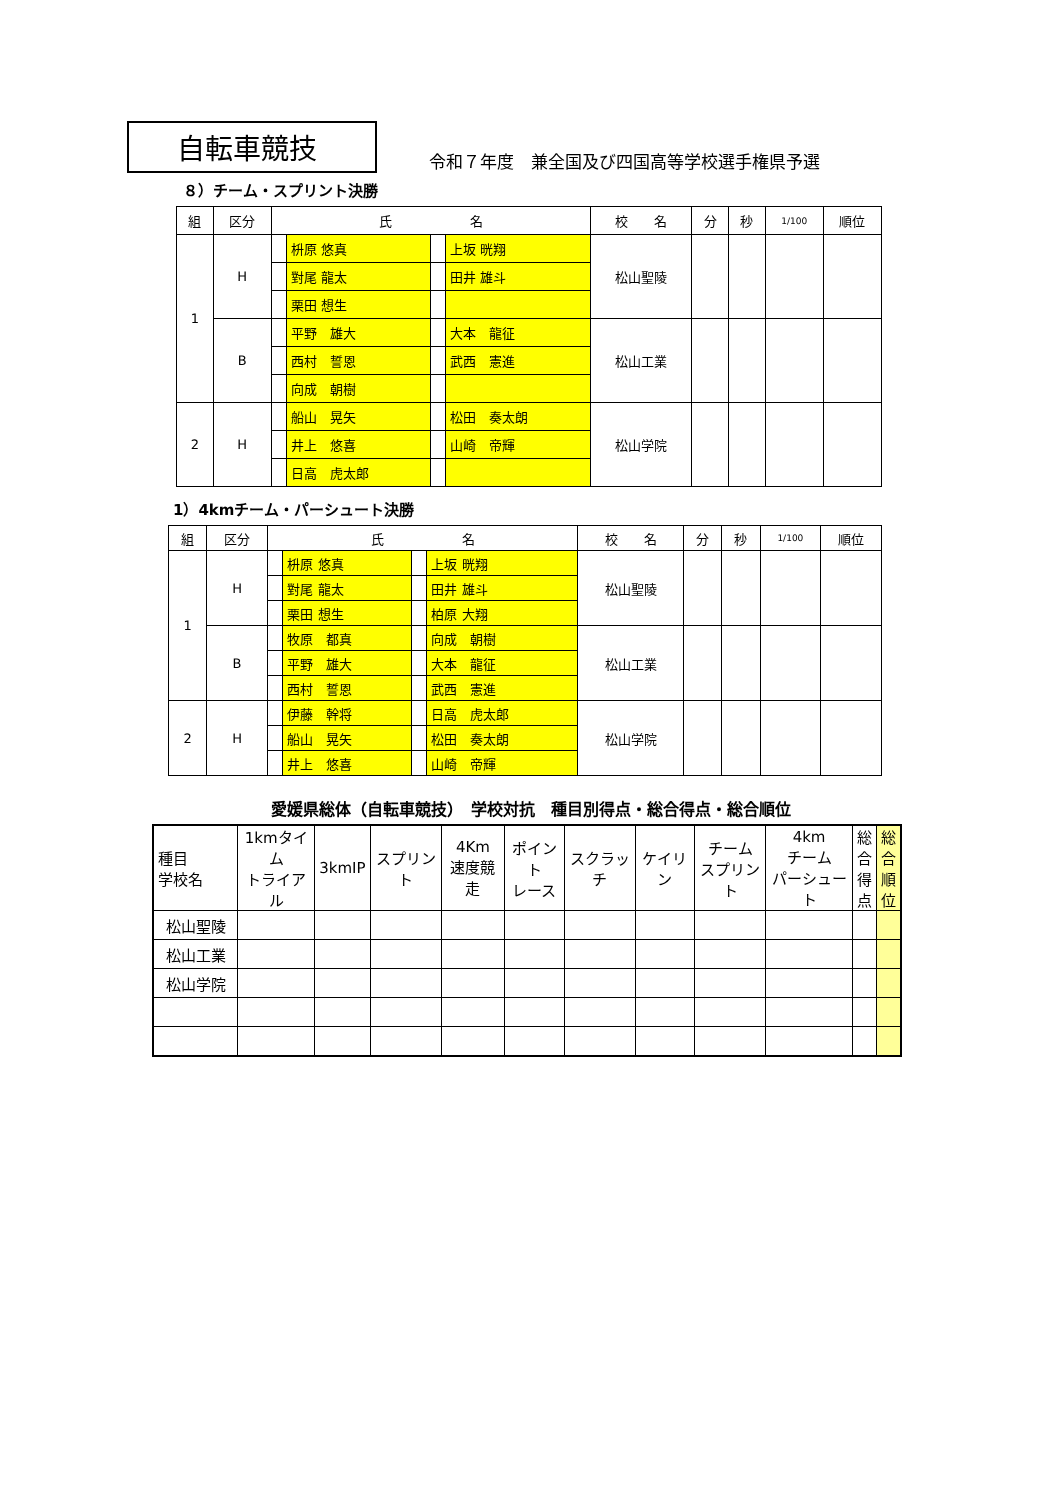自転車競技
令和７年度　兼全国及び四国高等学校選手権県予選
８）チーム・スプリント決勝
| 組 | 区分 | 氏 名 | | | | 校 名 | 分 | 秒 | 1/100 | 順位 |
| --- | --- | --- | --- | --- | --- | --- | --- | --- | --- | --- |
| 1 | H | | 枡原 悠真 | | 上坂 晄翔 | 松山聖陵 | | | | |
| | | | 對尾 龍太 | | 田井 雄斗 | | | | | |
| | | | 栗田 想生 | | | | | | | |
| | B | | 平野 雄大 | | 大本 龍征 | 松山工業 | | | | |
| | | | 西村 誓恩 | | 武西 憲進 | | | | | |
| | | | 向成 朝樹 | | | | | | | |
| 2 | H | | 船山 晃矢 | | 松田 奏太朗 | 松山学院 | | | | |
| | | | 井上 悠喜 | | 山崎 帝輝 | | | | | |
| | | | 日高 虎太郎 | | | | | | | |
1）4kmチーム・パーシュート決勝
| 組 | 区分 | 氏 名 | | | | 校 名 | 分 | 秒 | 1/100 | 順位 |
| --- | --- | --- | --- | --- | --- | --- | --- | --- | --- | --- |
| 1 | H | | 枡原 悠真 | | 上坂 晄翔 | 松山聖陵 | | | | |
| | | | 對尾 龍太 | | 田井 雄斗 | | | | | |
| | | | 栗田 想生 | | 柏原 大翔 | | | | | |
| | B | | 牧原 都真 | | 向成 朝樹 | 松山工業 | | | | |
| | | | 平野 雄大 | | 大本 龍征 | | | | | |
| | | | 西村 誓恩 | | 武西 憲進 | | | | | |
| 2 | H | | 伊藤 幹将 | | 日高 虎太郎 | 松山学院 | | | | |
| | | | 船山 晃矢 | | 松田 奏太朗 | | | | | |
| | | | 井上 悠喜 | | 山崎 帝輝 | | | | | |
愛媛県総体（自転車競技）　学校対抗　種目別得点・総合得点・総合順位
| 種目 学校名 | 1kmタイム トライアル | 3kmIP | スプリント | 4Km 速度競走 | ポイント レース | スクラッチ | ケイリン | チーム スプリント | 4km チーム パーシュート | 総 合 得 点 | 総 合 順 位 |
| 松山聖陵 | | | | | | | | | | | |
| 松山工業 | | | | | | | | | | | |
| 松山学院 | | | | | | | | | | | |